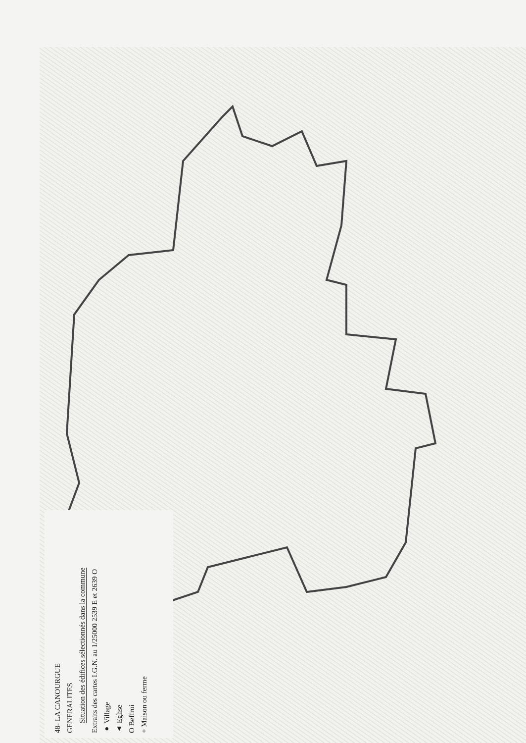48- LA CANOURGUE
GENERALITES
Situation des édifices sélectionnés dans la commune
Extraits des cartes I.G.N. au 1/25000 2539 E et 2639 O
● Village
▲ Eglise
O Beffroi
+ Maison ou ferme